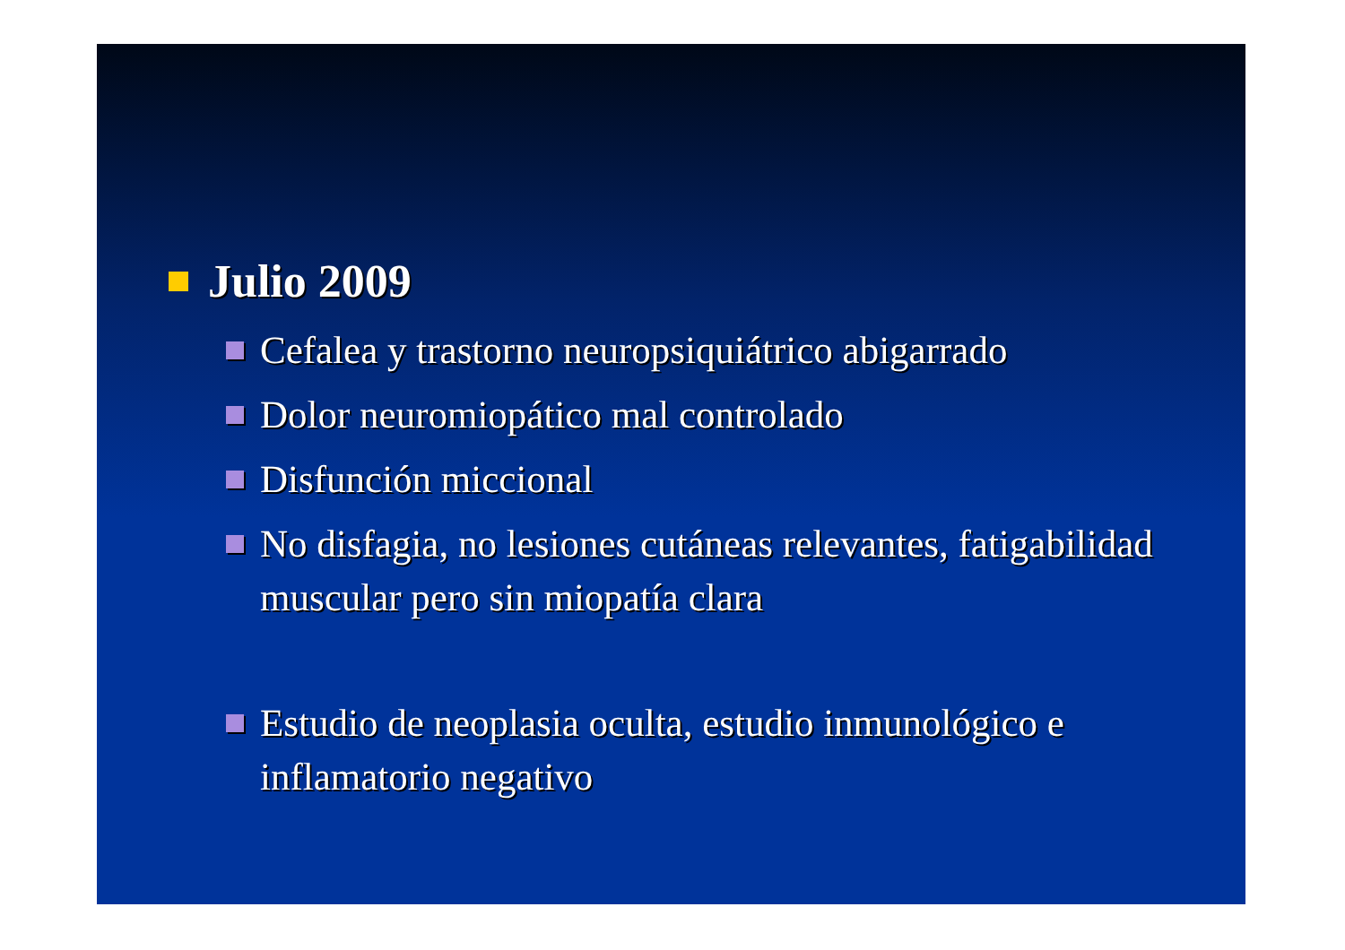Julio 2009
Cefalea y trastorno neuropsiquiátrico abigarrado
Dolor neuromiopático mal controlado
Disfunción miccional
No disfagia, no lesiones cutáneas relevantes, fatigabilidad muscular pero sin miopatía clara
Estudio de neoplasia oculta, estudio inmunológico e inflamatorio negativo